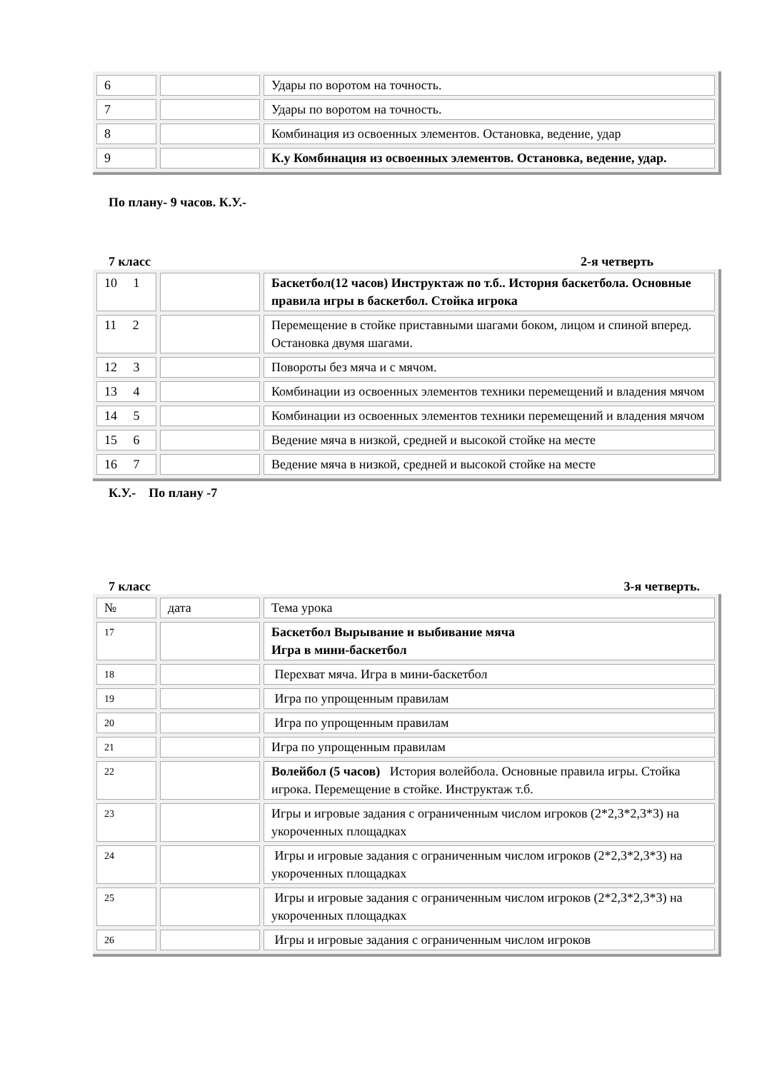| 6 | | Удары по воротом на точность. |
| 7 | | Удары по воротом на точность. |
| 8 | | Комбинация из освоенных элементов. Остановка, ведение, удар |
| 9 | | К.у Комбинация из освоенных элементов. Остановка, ведение, удар. |
По плану- 9 часов. К.У.-
7 класс 2-я четверть
| 10 1 | | Баскетбол(12 часов) Инструктаж по т.б.. История баскетбола. Основные правила игры в баскетбол. Стойка игрока |
| 11 2 | | Перемещение в стойке приставными шагами боком, лицом и спиной вперед. Остановка двумя шагами. |
| 12 3 | | Повороты без мяча и с мячом. |
| 13 4 | | Комбинации из освоенных элементов техники перемещений и владения мячом |
| 14 5 | | Комбинации из освоенных элементов техники перемещений и владения мячом |
| 15 6 | | Ведение мяча в низкой, средней и высокой стойке на месте |
| 16 7 | | Ведение мяча в низкой, средней и высокой стойке на месте |
К.У.- По плану -7
7 класс 3-я четверть.
| № | дата | Тема урока |
| 17 | | Баскетбол Вырывание и выбивание мяча Игра в мини-баскетбол |
| 18 | | Перехват мяча. Игра в мини-баскетбол |
| 19 | | Игра по упрощенным правилам |
| 20 | | Игра по упрощенным правилам |
| 21 | | Игра по упрощенным правилам |
| 22 | | Волейбол (5 часов) История волейбола. Основные правила игры. Стойка игрока. Перемещение в стойке. Инструктаж т.б. |
| 23 | | Игры и игровые задания с ограниченным числом игроков (2*2,3*2,3*3) на укороченных площадках |
| 24 | | Игры и игровые задания с ограниченным числом игроков (2*2,3*2,3*3) на укороченных площадках |
| 25 | | Игры и игровые задания с ограниченным числом игроков (2*2,3*2,3*3) на укороченных площадках |
| 26 | | Игры и игровые задания с ограниченным числом игроков |